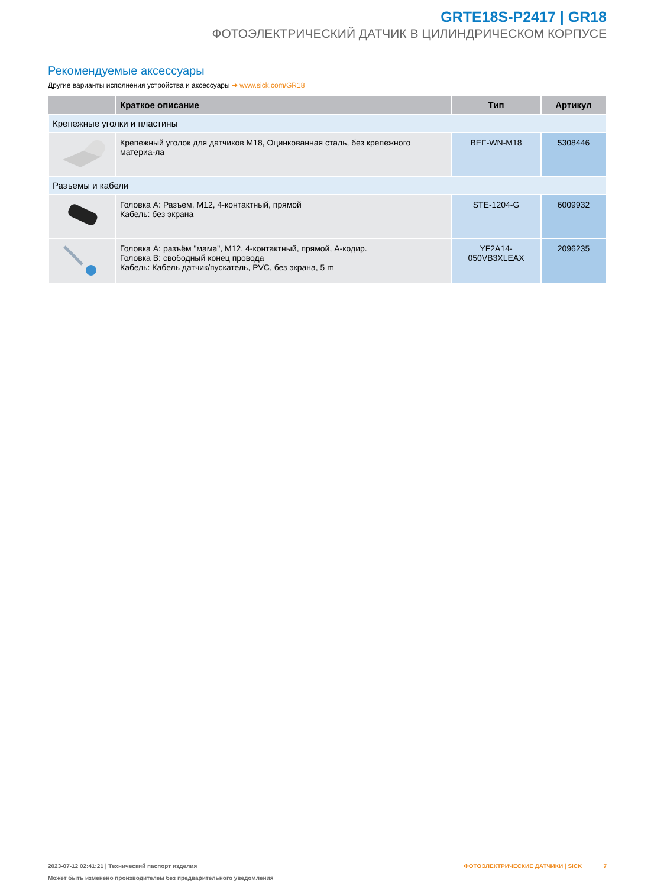GRTE18S-P2417 | GR18
ФОТОЭЛЕКТРИЧЕСКИЙ ДАТЧИК В ЦИЛИНДРИЧЕСКОМ КОРПУСЕ
Рекомендуемые аксессуары
Другие варианты исполнения устройства и аксессуары ➔ www.sick.com/GR18
| | Краткое описание | Тип | Артикул |
| --- | --- | --- | --- |
| Крепежные уголки и пластины | | | |
| | Крепежный уголок для датчиков M18, Оцинкованная сталь, без крепежного материа-ла | BEF-WN-M18 | 5308446 |
| Разъемы и кабели | | | |
| | Головка A: Разъем, M12, 4-контактный, прямой Кабель: без экрана | STE-1204-G | 6009932 |
| | Головка A: разъём "мама", M12, 4-контактный, прямой, A-кодир. Головка B: свободный конец провода Кабель: Кабель датчик/пускатель, PVC, без экрана, 5 m | YF2A14- 050VB3XLEAX | 2096235 |
2023-07-12 02:41:21 | Технический паспорт изделия
Может быть изменено производителем без предварительного уведомления
ФОТОЭЛЕКТРИЧЕСКИЕ ДАТЧИКИ | SICK 7